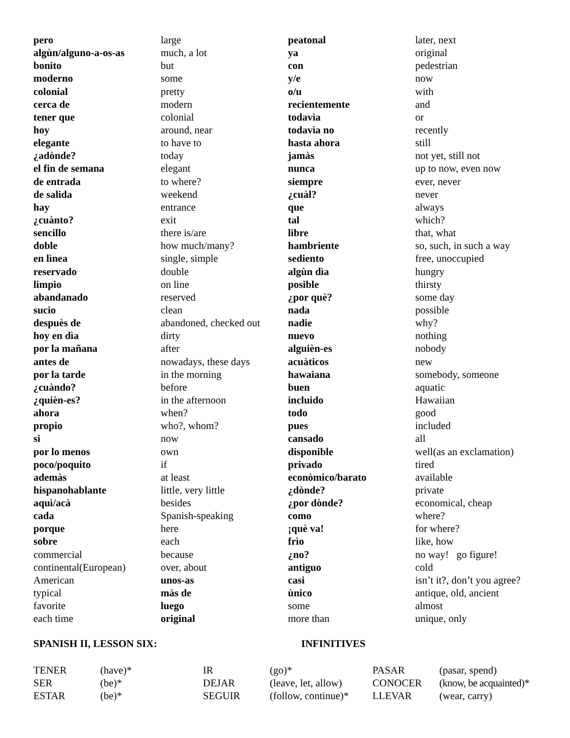| pero | large | peatonal | later, next |
| algùn/alguno-a-os-as | much, a lot | ya | original |
| bonito | but | con | pedestrian |
| moderno | some | y/e | now |
| colonial | pretty | o/u | with |
| cerca de | modern | recientemente | and |
| tener que | colonial | todavìa | or |
| hoy | around, near | todavìa no | recently |
| elegante | to have to | hasta ahora | still |
| ¿adònde? | today | jamàs | not yet, still not |
| el fin de semana | elegant | nunca | up to now, even now |
| de entrada | to where? | siempre | ever, never |
| de salida | weekend | ¿cuàl? | never |
| hay | entrance | que | always |
| ¿cuànto? | exit | tal | which? |
| sencillo | there is/are | libre | that, what |
| doble | how much/many? | hambriente | so, such, in such a way |
| en lìnea | single, simple | sediento | free, unoccupied |
| reservado | double | algùn dìa | hungry |
| limpio | on line | posible | thirsty |
| abandanado | reserved | ¿por què? | some day |
| sucio | clean | nada | possible |
| despuès de | abandoned, checked out | nadie | why? |
| hoy en dìa | dirty | nuevo | nothing |
| por la mañana | after | alguièn-es | nobody |
| antes de | nowadays, these days | acuàticos | new |
| por la tarde | in the morning | hawaiana | somebody, someone |
| ¿cuàndo? | before | buen | aquatic |
| ¿quièn-es? | in the afternoon | incluido | Hawaiian |
| ahora | when? | todo | good |
| propio | who?, whom? | pues | included |
| si | now | cansado | all |
| por lo menos | own | disponible | well(as an exclamation) |
| poco/poquito | if | privado | tired |
| ademàs | at least | econòmico/barato | available |
| hispanohablante | little, very little | ¿dònde? | private |
| aquì/acà | besides | ¿por dònde? | economical, cheap |
| cada | Spanish-speaking | como | where? |
| porque | here | ¡què va! | for where? |
| sobre | each | frìo | like, how |
| commercial | because | ¿no? | no way! go figure! |
| continental(European) | over, about | antiguo | cold |
| American | unos-as | casi | isn’t it?, don’t you agree? |
| typical | màs de | ùnico | antique, old, ancient |
| favorite | luego | some | almost |
| each time | original | more than | unique, only |
SPANISH II, LESSON SIX: INFINITIVES
| TENER | (have)* | IR | (go)* | PASAR | (pasar, spend) |
| SER | (be)* | DEJAR | (leave, let, allow) | CONOCER | (know, be acquainted)* |
| ESTAR | (be)* | SEGUIR | (follow, continue)* | LLEVAR | (wear, carry) |